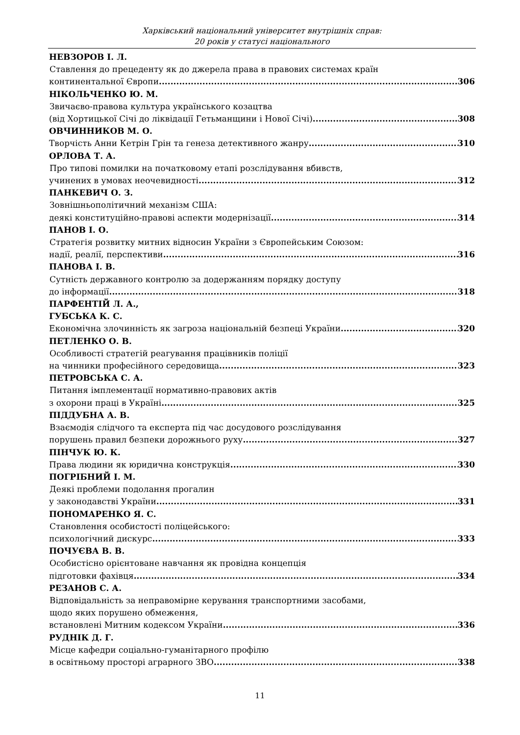Харківський національний університет внутрішніх справ:
20 років у статусі національного
НЕВЗОРОВ І. Л.
Ставлення до прецеденту як до джерела права в правових системах країн
континентальної Європи 306
НІКОЛЬЧЕНКО Ю. М.
Звичаєво-правова культура українського козацтва
(від Хортицької Січі до ліквідації Гетьманщини і Нової Січі) 308
ОВЧИННИКОВ М. О.
Творчість Анни Кетрін Грін та генеза детективного жанру 310
ОРЛОВА Т. А.
Про типові помилки на початковому етапі розслідування вбивств,
учинених в умовах неочевидності 312
ПАНКЕВИЧ О. З.
Зовнішньополітичний механізм США:
деякі конституційно-правові аспекти модернізації 314
ПАНОВ І. О.
Стратегія розвитку митних відносин України з Європейським Союзом:
надії, реалії, перспективи 316
ПАНОВА І. В.
Сутність державного контролю за додержанням порядку доступу
до інформації 318
ПАРФЕНТІЙ Л. А.,
ГУБСЬКА К. С.
Економічна злочинність як загроза національній безпеці України 320
ПЕТЛЕНКО О. В.
Особливості стратегій реагування працівників поліції
на чинники професійного середовища 323
ПЕТРОВСЬКА С. А.
Питання імплементації нормативно-правових актів
з охорони праці в Україні 325
ПІДДУБНА А. В.
Взаємодія слідчого та експерта під час досудового розслідування
порушень правил безпеки дорожнього руху 327
ПІНЧУК Ю. К.
Права людини як юридична конструкція 330
ПОГРІБНИЙ І. М.
Деякі проблеми подолання прогалин
у законодавстві України 331
ПОНОМАРЕНКО Я. С.
Становлення особистості поліцейського:
психологічний дискурс 333
ПОЧУЄВА В. В.
Особистісно орієнтоване навчання як провідна концепція
підготовки фахівця 334
РЕЗАНОВ С. А.
Відповідальність за неправомірне керування транспортними засобами,
щодо яких порушено обмеження,
встановлені Митним кодексом України 336
РУДНІК Д. Г.
Місце кафедри соціально-гуманітарного профілю
в освітньому просторі аграрного ЗВО 338
11